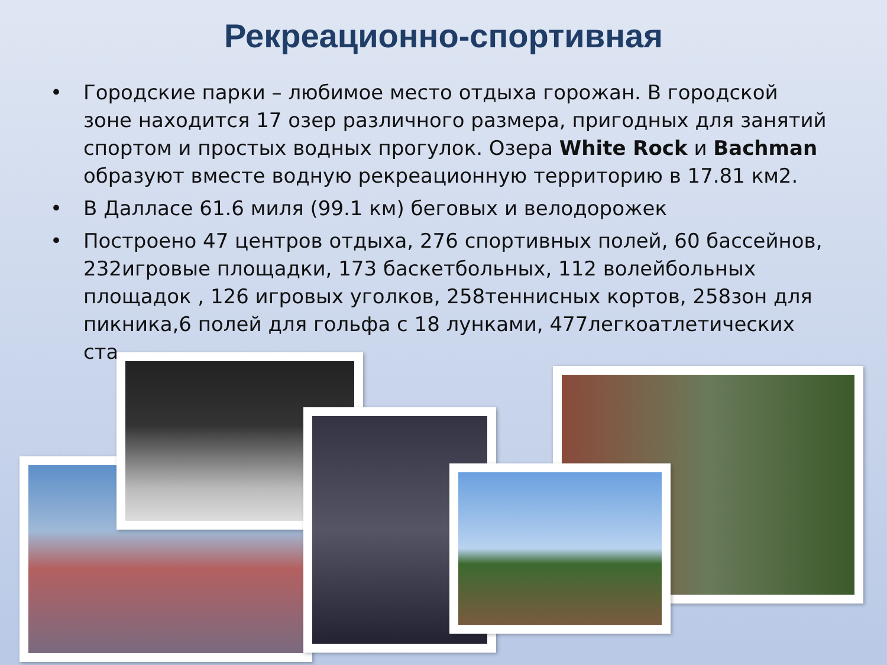Рекреационно-спортивная
• Городские парки – любимое место отдыха горожан. В городской зоне находится 17 озер различного размера, пригодных для занятий спортом и простых водных прогулок. Озера White Rock и Bachman образуют вместе водную рекреационную территорию в 17.81 км2.
• В Далласе 61.6 миля (99.1 км) беговых и велодорожек
• Построено 47 центров отдыха, 276 спортивных полей, 60 бассейнов, 232игровые площадки, 173 баскетбольных, 112 волейбольных площадок , 126 игровых уголков, 258теннисных кортов, 258зон для пикника,6 полей для гольфа с 18 лунками, 477легкоатлетических ста